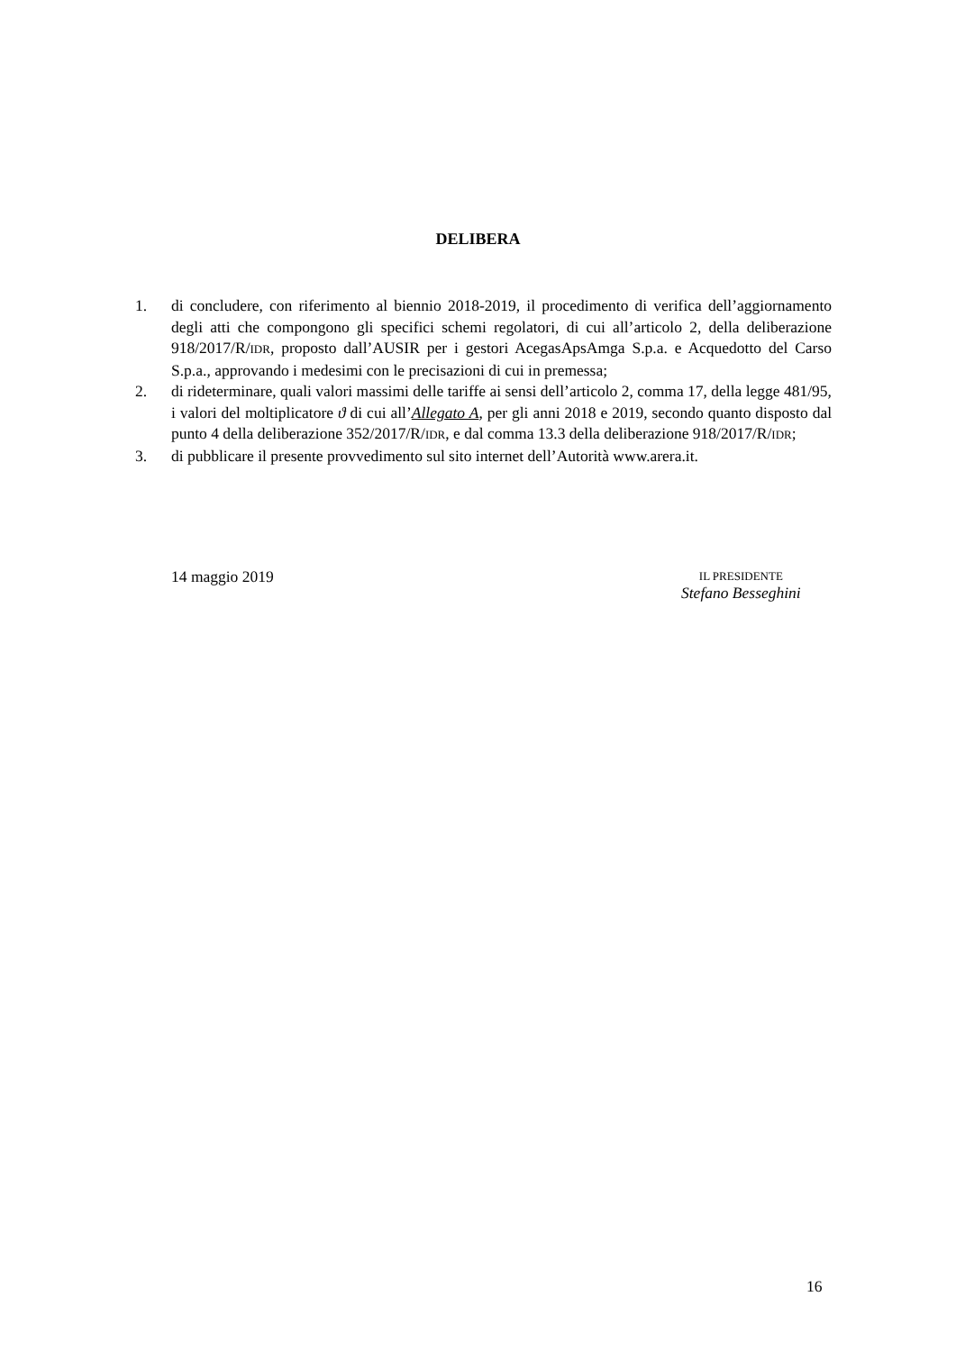DELIBERA
1. di concludere, con riferimento al biennio 2018-2019, il procedimento di verifica dell’aggiornamento degli atti che compongono gli specifici schemi regolatori, di cui all’articolo 2, della deliberazione 918/2017/R/IDR, proposto dall’AUSIR per i gestori AcegasApsAmga S.p.a. e Acquedotto del Carso S.p.a., approvando i medesimi con le precisazioni di cui in premessa;
2. di rideterminare, quali valori massimi delle tariffe ai sensi dell’articolo 2, comma 17, della legge 481/95, i valori del moltiplicatore ϑ di cui all’Allegato A, per gli anni 2018 e 2019, secondo quanto disposto dal punto 4 della deliberazione 352/2017/R/IDR, e dal comma 13.3 della deliberazione 918/2017/R/IDR;
3. di pubblicare il presente provvedimento sul sito internet dell’Autorità www.arera.it.
14 maggio 2019
IL PRESIDENTE
Stefano Besseghini
16